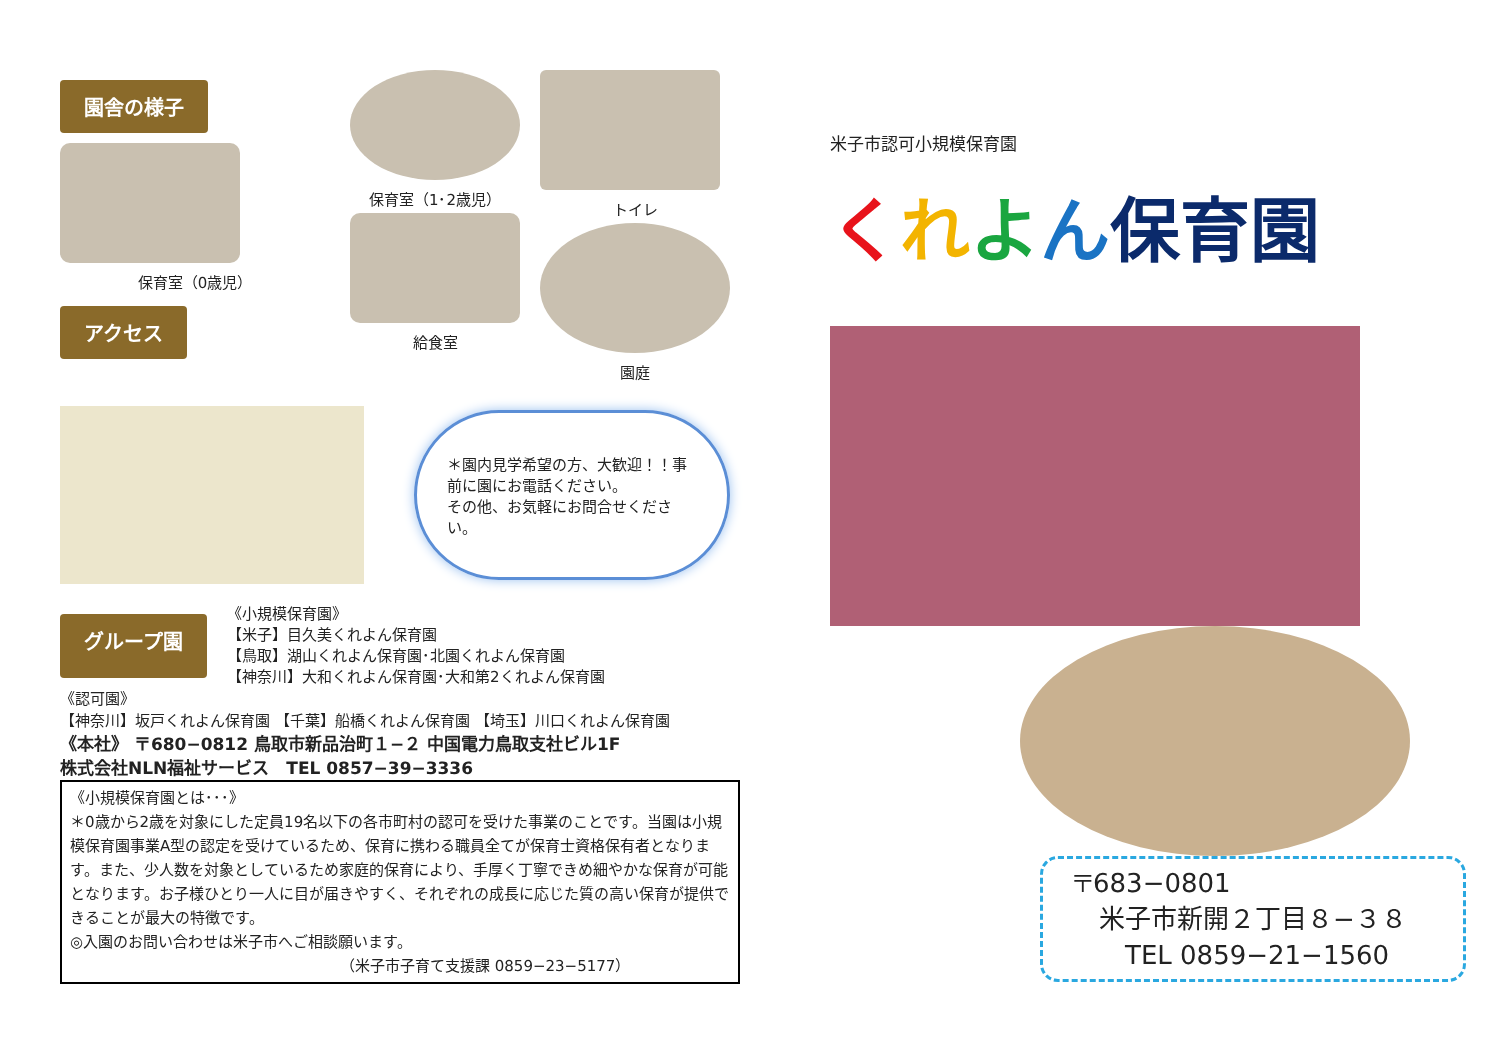園舎の様子
保育室（0歳児）
アクセス
保育室（1･2歳児）
給食室
トイレ
園庭
＊園内見学希望の方、大歓迎！！事前に園にお電話ください。
その他、お気軽にお問合せください。
グループ園
《小規模保育園》
【米子】目久美くれよん保育園
【鳥取】湖山くれよん保育園･北園くれよん保育園
【神奈川】大和くれよん保育園･大和第2くれよん保育園
《認可園》
【神奈川】坂戸くれよん保育園 【千葉】船橋くれよん保育園 【埼玉】川口くれよん保育園
《本社》 〒680−0812 鳥取市新品治町１−２ 中国電力鳥取支社ビル1F
株式会社NLN福祉サービス　TEL 0857−39−3336
《小規模保育園とは･･･》
＊0歳から2歳を対象にした定員19名以下の各市町村の認可を受けた事業のことです。当園は小規模保育園事業A型の認定を受けているため、保育に携わる職員全てが保育士資格保有者となります。また、少人数を対象としているため家庭的保育により、手厚く丁寧できめ細やかな保育が可能となります。お子様ひとり一人に目が届きやすく、それぞれの成長に応じた質の高い保育が提供できることが最大の特徴です。
◎入園のお問い合わせは米子市へご相談願います。
（米子市子育て支援課 0859−23−5177）
米子市認可小規模保育園
くれよん保育園
〒683−0801
　米子市新開２丁目８−３８
　　TEL 0859−21−1560